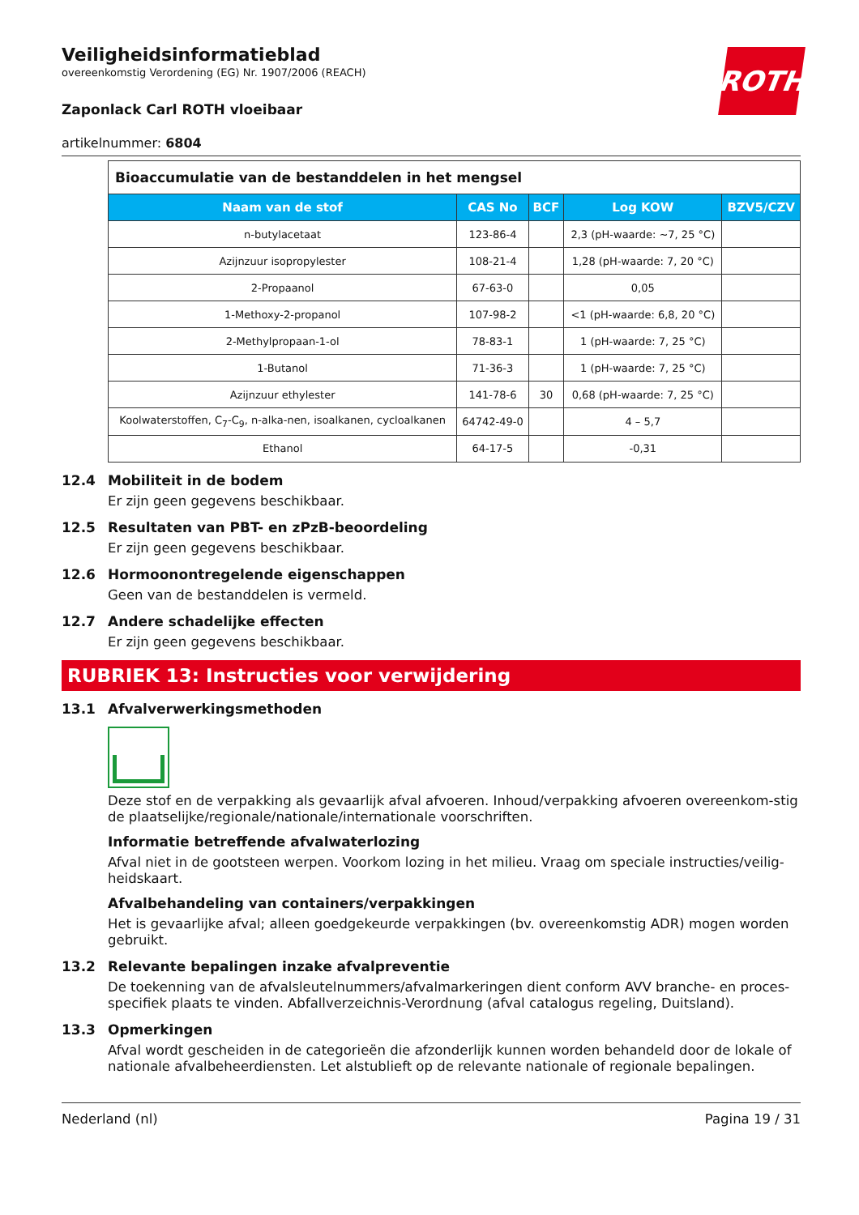ROTH
Veiligheidsinformatieblad
overeenkomstig Verordening (EG) Nr. 1907/2006 (REACH)
Zaponlack Carl ROTH vloeibaar
artikelnummer: 6804
| Bioaccumulatie van de bestanddelen in het mengsel | | | | |
| Naam van de stof | CAS No | BCF | Log KOW | BZV5/CZV |
| n-butylacetaat | 123-86-4 | | 2,3 (pH-waarde: ~7, 25 °C) | |
| Azijnzuur isopropylester | 108-21-4 | | 1,28 (pH-waarde: 7, 20 °C) | |
| 2-Propaanol | 67-63-0 | | 0,05 | |
| 1-Methoxy-2-propanol | 107-98-2 | | <1 (pH-waarde: 6,8, 20 °C) | |
| 2-Methylpropaan-1-ol | 78-83-1 | | 1 (pH-waarde: 7, 25 °C) | |
| 1-Butanol | 71-36-3 | | 1 (pH-waarde: 7, 25 °C) | |
| Azijnzuur ethylester | 141-78-6 | 30 | 0,68 (pH-waarde: 7, 25 °C) | |
| Koolwaterstoffen, C<sub>7</sub>-C<sub>9</sub>, n-alka-nen, isoalkanen, cycloalkanen | 64742-49-0 | | 4 – 5,7 | |
| Ethanol | 64-17-5 | | -0,31 | |
12.4 Mobiliteit in de bodem
Er zijn geen gegevens beschikbaar.
12.5 Resultaten van PBT- en zPzB-beoordeling
Er zijn geen gegevens beschikbaar.
12.6 Hormoonontregelende eigenschappen
Geen van de bestanddelen is vermeld.
12.7 Andere schadelijke effecten
Er zijn geen gegevens beschikbaar.
RUBRIEK 13: Instructies voor verwijdering
13.1 Afvalverwerkingsmethoden
Deze stof en de verpakking als gevaarlijk afval afvoeren. Inhoud/verpakking afvoeren overeenkom-stig de plaatselijke/regionale/nationale/internationale voorschriften.
Informatie betreffende afvalwaterlozing
Afval niet in de gootsteen werpen. Voorkom lozing in het milieu. Vraag om speciale instructies/veilig-heidskaart.
Afvalbehandeling van containers/verpakkingen
Het is gevaarlijke afval; alleen goedgekeurde verpakkingen (bv. overeenkomstig ADR) mogen worden gebruikt.
13.2 Relevante bepalingen inzake afvalpreventie
De toekenning van de afvalsleutelnummers/afvalmarkeringen dient conform AVV branche- en proces-specifiek plaats te vinden. Abfallverzeichnis-Verordnung (afval catalogus regeling, Duitsland).
13.3 Opmerkingen
Afval wordt gescheiden in de categorieën die afzonderlijk kunnen worden behandeld door de lokale of nationale afvalbeheerdiensten. Let alstublieft op de relevante nationale of regionale bepalingen.
Nederland (nl) Pagina 19 / 31